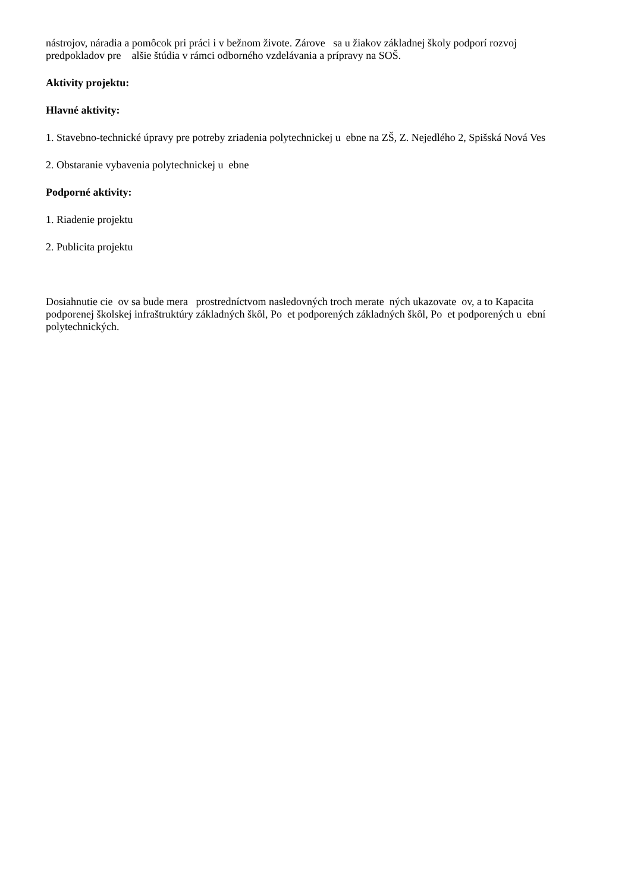nástrojov, náradia a pomôcok pri práci i v bežnom živote. Zárove sa u žiakov základnej školy podporí rozvoj predpokladov pre alšie štúdia v rámci odborného vzdelávania a prípravy na SOŠ.
Aktivity projektu:
Hlavné aktivity:
1. Stavebno-technické úpravy pre potreby zriadenia polytechnickej u ebne na ZŠ, Z. Nejedlého 2, Spišská Nová Ves
2. Obstaranie vybavenia polytechnickej u ebne
Podporné aktivity:
1. Riadenie projektu
2. Publicita projektu
Dosiahnutie cie ov sa bude mera prostredníctvom nasledovných troch merate ných ukazovate ov, a to Kapacita podporenej školskej infraštruktúry základných škôl, Po et podporených základných škôl, Po et podporených u ební polytechnických.